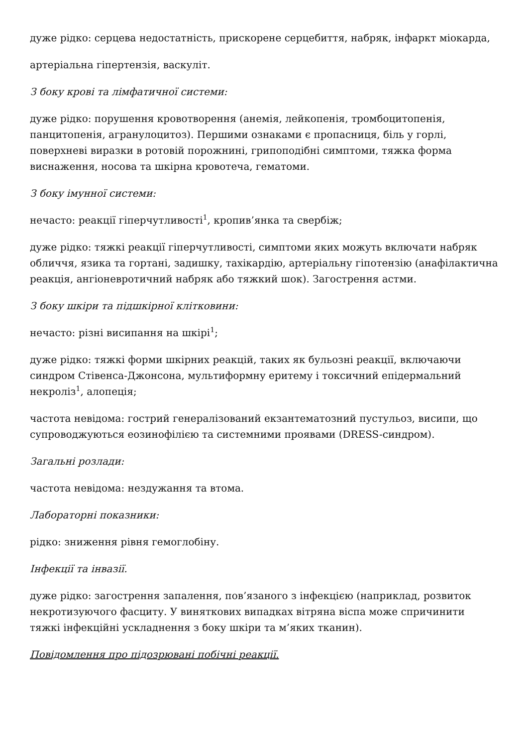дуже рідко: серцева недостатність, прискорене серцебиття, набряк, інфаркт міокарда,
артеріальна гіпертензія, васкуліт.
З боку крові та лімфатичної системи:
дуже рідко: порушення кровотворення (анемія, лейкопенія, тромбоцитопенія, панцитопенія, агранулоцитоз). Першими ознаками є пропасниця, біль у горлі, поверхневі виразки в ротовій порожнині, грипоподібні симптоми, тяжка форма виснаження, носова та шкірна кровотеча, гематоми.
З боку імунної системи:
нечасто: реакції гіперчутливості<sup>1</sup>, кропив’янка та свербіж;
дуже рідко: тяжкі реакції гіперчутливості, симптоми яких можуть включати набряк обличчя, язика та гортані, задишку, тахікардію, артеріальну гіпотензію (анафілактична реакція, ангіоневротичний набряк або тяжкий шок). Загострення астми.
З боку шкіри та підшкірної клітковини:
нечасто: різні висипання на шкірі<sup>1</sup>;
дуже рідко: тяжкі форми шкірних реакцій, таких як бульозні реакції, включаючи синдром Стівенса-Джонсона, мультиформну еритему і токсичний епідермальний некроліз<sup>1</sup>, алопеція;
частота невідома: гострий генералізований екзантематозний пустульоз, висипи, що супроводжуються еозинофілією та системними проявами (DRESS-синдром).
Загальні розлади:
частота невідома: нездужання та втома.
Лабораторні показники:
рідко: зниження рівня гемоглобіну.
Інфекції та інвазії.
дуже рідко: загострення запалення, пов’язаного з інфекцією (наприклад, розвиток некротизуючого фасциту. У виняткових випадках вітряна віспа може спричинити тяжкі інфекційні ускладнення з боку шкіри та м’яких тканин).
Повідомлення про підозрювані побічні реакції.